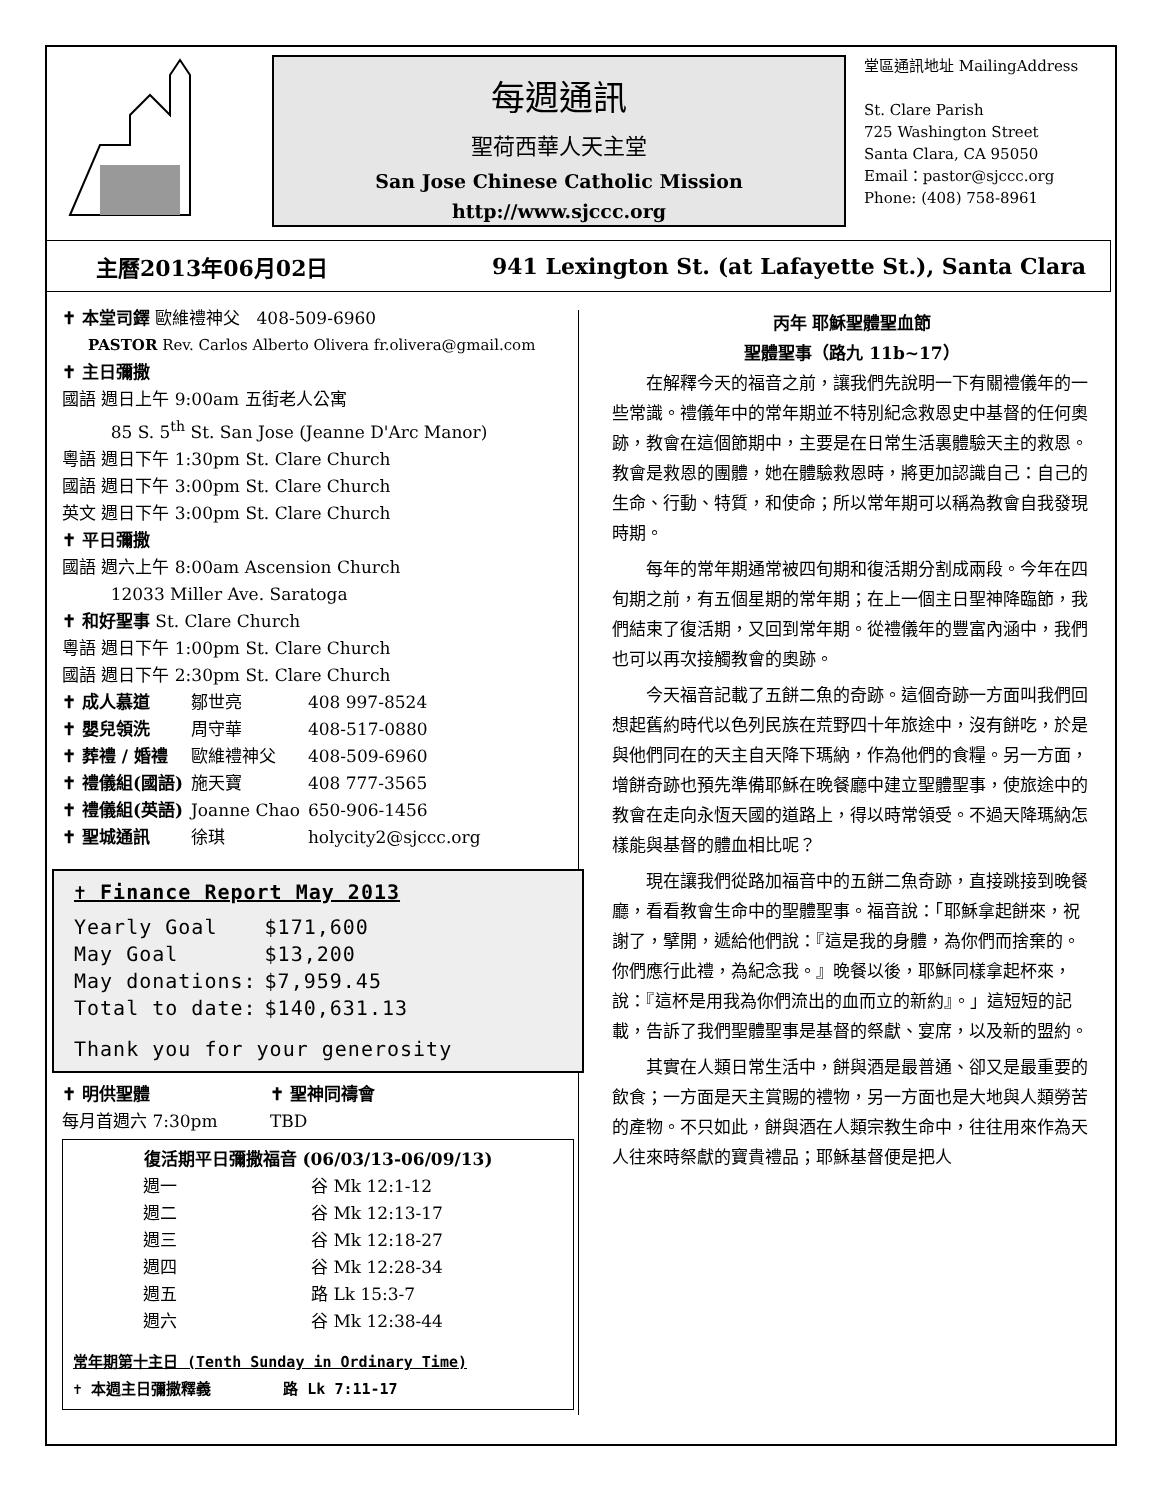每週通訊
聖荷西華人天主堂
San Jose Chinese Catholic Mission
http://www.sjccc.org
堂區通訊地址 MailingAddress
St. Clare Parish
725 Washington Street
Santa Clara, CA 95050
Email：pastor@sjccc.org
Phone: (408) 758-8961
主曆2013年06月02日 941 Lexington St. (at Lafayette St.), Santa Clara
✝ 本堂司鐸 歐維禮神父 408-509-6960
PASTOR Rev. Carlos Alberto Olivera fr.olivera@gmail.com
✝ 主日彌撒
國語 週日上午 9:00am 五街老人公寓
85 S. 5<sup>th</sup> St. San Jose (Jeanne D'Arc Manor)
粵語 週日下午 1:30pm St. Clare Church
國語 週日下午 3:00pm St. Clare Church
英文 週日下午 3:00pm St. Clare Church
✝ 平日彌撒
國語 週六上午 8:00am Ascension Church
12033 Miller Ave. Saratoga
✝ 和好聖事 St. Clare Church
粵語 週日下午 1:00pm St. Clare Church
國語 週日下午 2:30pm St. Clare Church
| ✝ 成人慕道 | 鄒世亮 | 408 997-8524 |
| ✝ 嬰兒領洗 | 周守華 | 408-517-0880 |
| ✝ 葬禮 / 婚禮 | 歐維禮神父 | 408-509-6960 |
| ✝ 禮儀組(國語) | 施天寶 | 408 777-3565 |
| ✝ 禮儀組(英語) | Joanne Chao | 650-906-1456 |
| ✝ 聖城通訊 | 徐琪 | holycity2@sjccc.org |
✝ Finance Report May 2013
| Yearly Goal | $171,600 |
| May Goal | $13,200 |
| May donations: | $7,959.45 |
| Total to date: | $140,631.13 |
Thank you for your generosity
| ✝ 明供聖體 | ✝ 聖神同禱會 |
| 每月首週六 7:30pm | TBD |
復活期平日彌撒福音 (06/03/13-06/09/13)
| 週一 | 谷 Mk 12:1-12 |
| 週二 | 谷 Mk 12:13-17 |
| 週三 | 谷 Mk 12:18-27 |
| 週四 | 谷 Mk 12:28-34 |
| 週五 | 路 Lk 15:3-7 |
| 週六 | 谷 Mk 12:38-44 |
常年期第十主日 (Tenth Sunday in Ordinary Time)
✝ 本週主日彌撒釋義 路 Lk 7:11-17
丙年 耶穌聖體聖血節
聖體聖事（路九 11b~17）
在解釋今天的福音之前，讓我們先說明一下有關禮儀年的一些常識。禮儀年中的常年期並不特別紀念救恩史中基督的任何奧跡，教會在這個節期中，主要是在日常生活裏體驗天主的救恩。教會是救恩的團體，她在體驗救恩時，將更加認識自己：自己的生命、行動、特質，和使命；所以常年期可以稱為教會自我發現時期。
每年的常年期通常被四旬期和復活期分割成兩段。今年在四旬期之前，有五個星期的常年期；在上一個主日聖神降臨節，我們結束了復活期，又回到常年期。從禮儀年的豐富內涵中，我們也可以再次接觸教會的奧跡。
今天福音記載了五餅二魚的奇跡。這個奇跡一方面叫我們回想起舊約時代以色列民族在荒野四十年旅途中，沒有餅吃，於是與他們同在的天主自天降下瑪納，作為他們的食糧。另一方面，增餅奇跡也預先準備耶穌在晚餐廳中建立聖體聖事，使旅途中的教會在走向永恆天國的道路上，得以時常領受。不過天降瑪納怎樣能與基督的體血相比呢？
現在讓我們從路加福音中的五餅二魚奇跡，直接跳接到晚餐廳，看看教會生命中的聖體聖事。福音說：「耶穌拿起餅來，祝謝了，擘開，遞給他們說：『這是我的身體，為你們而捨棄的。你們應行此禮，為紀念我。』晚餐以後，耶穌同樣拿起杯來，說：『這杯是用我為你們流出的血而立的新約』。」這短短的記載，告訴了我們聖體聖事是基督的祭獻、宴席，以及新的盟約。
其實在人類日常生活中，餅與酒是最普通、卻又是最重要的飲食；一方面是天主賞賜的禮物，另一方面也是大地與人類勞苦的產物。不只如此，餅與酒在人類宗教生命中，往往用來作為天人往來時祭獻的寶貴禮品；耶穌基督便是把人